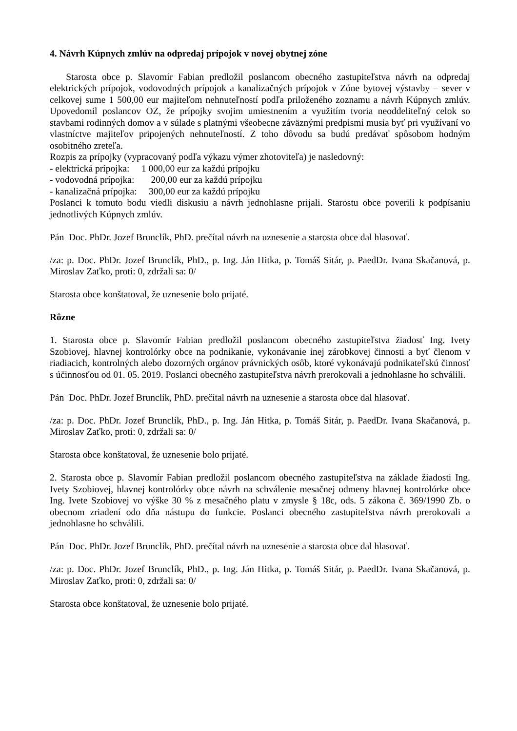4. Návrh Kúpnych zmlúv na odpredaj prípojok v novej obytnej zóne
Starosta obce p. Slavomír Fabian predložil poslancom obecného zastupiteľstva návrh na odpredaj elektrických prípojok, vodovodných prípojok a kanalizačných prípojok v Zóne bytovej výstavby – sever v celkovej sume 1 500,00 eur majiteľom nehnuteľností podľa priloženého zoznamu a návrh Kúpnych zmlúv. Upovedomil poslancov OZ, že prípojky svojim umiestnením a využitím tvoria neoddeliteľný celok so stavbami rodinných domov a v súlade s platnými všeobecne záväznými predpismi musia byť pri využívaní vo vlastníctve majiteľov pripojených nehnuteľností. Z toho dôvodu sa budú predávať spôsobom hodným osobitného zreteľa.
Rozpis za prípojky (vypracovaný podľa výkazu výmer zhotoviteľa) je nasledovný:
- elektrická prípojka: 1 000,00 eur za každú prípojku
- vodovodná prípojka: 200,00 eur za každú prípojku
- kanalizačná prípojka: 300,00 eur za každú prípojku
Poslanci k tomuto bodu viedli diskusiu a návrh jednohlasne prijali. Starostu obce poverili k podpísaniu jednotlivých Kúpnych zmlúv.
Pán Doc. PhDr. Jozef Brunclík, PhD. prečítal návrh na uznesenie a starosta obce dal hlasovať.
/za: p. Doc. PhDr. Jozef Brunclík, PhD., p. Ing. Ján Hitka, p. Tomáš Sitár, p. PaedDr. Ivana Skačanová, p. Miroslav Zaťko, proti: 0, zdržali sa: 0/
Starosta obce konštatoval, že uznesenie bolo prijaté.
Rôzne
1. Starosta obce p. Slavomír Fabian predložil poslancom obecného zastupiteľstva žiadosť Ing. Ivety Szobiovej, hlavnej kontrolórky obce na podnikanie, vykonávanie inej zárobkovej činnosti a byť členom v riadiacich, kontrolných alebo dozorných orgánov právnických osôb, ktoré vykonávajú podnikateľskú činnosť s účinnosťou od 01. 05. 2019. Poslanci obecného zastupiteľstva návrh prerokovali a jednohlasne ho schválili.
Pán Doc. PhDr. Jozef Brunclík, PhD. prečítal návrh na uznesenie a starosta obce dal hlasovať.
/za: p. Doc. PhDr. Jozef Brunclík, PhD., p. Ing. Ján Hitka, p. Tomáš Sitár, p. PaedDr. Ivana Skačanová, p. Miroslav Zaťko, proti: 0, zdržali sa: 0/
Starosta obce konštatoval, že uznesenie bolo prijaté.
2. Starosta obce p. Slavomír Fabian predložil poslancom obecného zastupiteľstva na základe žiadosti Ing. Ivety Szobiovej, hlavnej kontrolórky obce návrh na schválenie mesačnej odmeny hlavnej kontrolórke obce Ing. Ivete Szobiovej vo výške 30 % z mesačného platu v zmysle § 18c, ods. 5 zákona č. 369/1990 Zb. o obecnom zriadení odo dňa nástupu do funkcie. Poslanci obecného zastupiteľstva návrh prerokovali a jednohlasne ho schválili.
Pán Doc. PhDr. Jozef Brunclík, PhD. prečítal návrh na uznesenie a starosta obce dal hlasovať.
/za: p. Doc. PhDr. Jozef Brunclík, PhD., p. Ing. Ján Hitka, p. Tomáš Sitár, p. PaedDr. Ivana Skačanová, p. Miroslav Zaťko, proti: 0, zdržali sa: 0/
Starosta obce konštatoval, že uznesenie bolo prijaté.